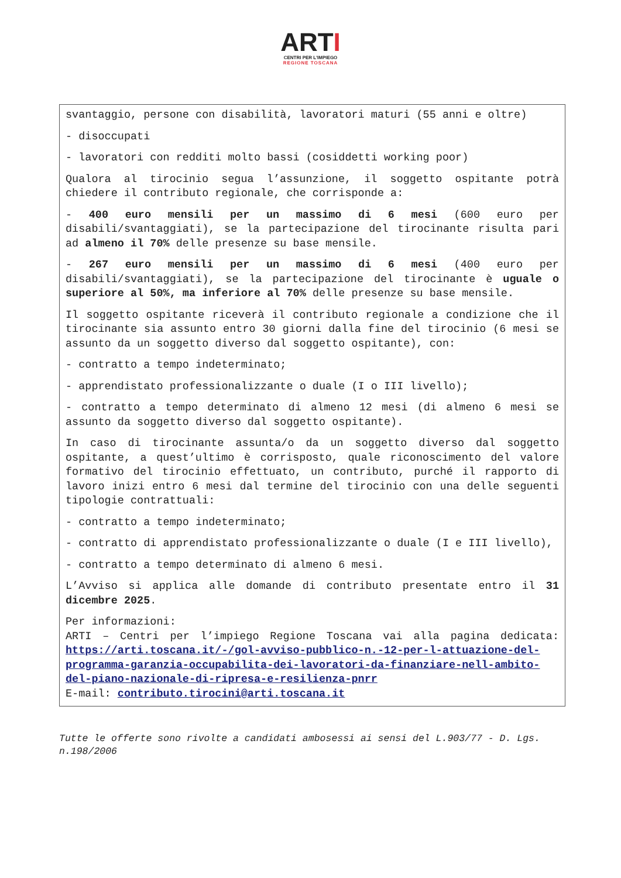ARTI
CENTRI PER L'IMPIEGO
REGIONE TOSCANA
svantaggio, persone con disabilità, lavoratori maturi (55 anni e oltre)
- disoccupati
- lavoratori con redditi molto bassi (cosiddetti working poor)
Qualora al tirocinio segua l’assunzione, il soggetto ospitante potrà chiedere il contributo regionale, che corrisponde a:
- 400 euro mensili per un massimo di 6 mesi (600 euro per disabili/svantaggiati), se la partecipazione del tirocinante risulta pari ad almeno il 70% delle presenze su base mensile.
- 267 euro mensili per un massimo di 6 mesi (400 euro per disabili/svantaggiati), se la partecipazione del tirocinante è uguale o superiore al 50%, ma inferiore al 70% delle presenze su base mensile.
Il soggetto ospitante riceverà il contributo regionale a condizione che il tirocinante sia assunto entro 30 giorni dalla fine del tirocinio (6 mesi se assunto da un soggetto diverso dal soggetto ospitante), con:
- contratto a tempo indeterminato;
- apprendistato professionalizzante o duale (I o III livello);
- contratto a tempo determinato di almeno 12 mesi (di almeno 6 mesi se assunto da soggetto diverso dal soggetto ospitante).
In caso di tirocinante assunta/o da un soggetto diverso dal soggetto ospitante, a quest’ultimo è corrisposto, quale riconoscimento del valore formativo del tirocinio effettuato, un contributo, purché il rapporto di lavoro inizi entro 6 mesi dal termine del tirocinio con una delle seguenti tipologie contrattuali:
- contratto a tempo indeterminato;
- contratto di apprendistato professionalizzante o duale (I e III livello),
- contratto a tempo determinato di almeno 6 mesi.
L’Avviso si applica alle domande di contributo presentate entro il 31 dicembre 2025.
Per informazioni:
ARTI – Centri per l’impiego Regione Toscana vai alla pagina dedicata: https://arti.toscana.it/-/gol-avviso-pubblico-n.-12-per-l-attuazione-del-programma-garanzia-occupabilita-dei-lavoratori-da-finanziare-nell-ambito-del-piano-nazionale-di-ripresa-e-resilienza-pnrr
E-mail: contributo.tirocini@arti.toscana.it
Tutte le offerte sono rivolte a candidati ambosessi ai sensi del L.903/77 - D. Lgs. n.198/2006